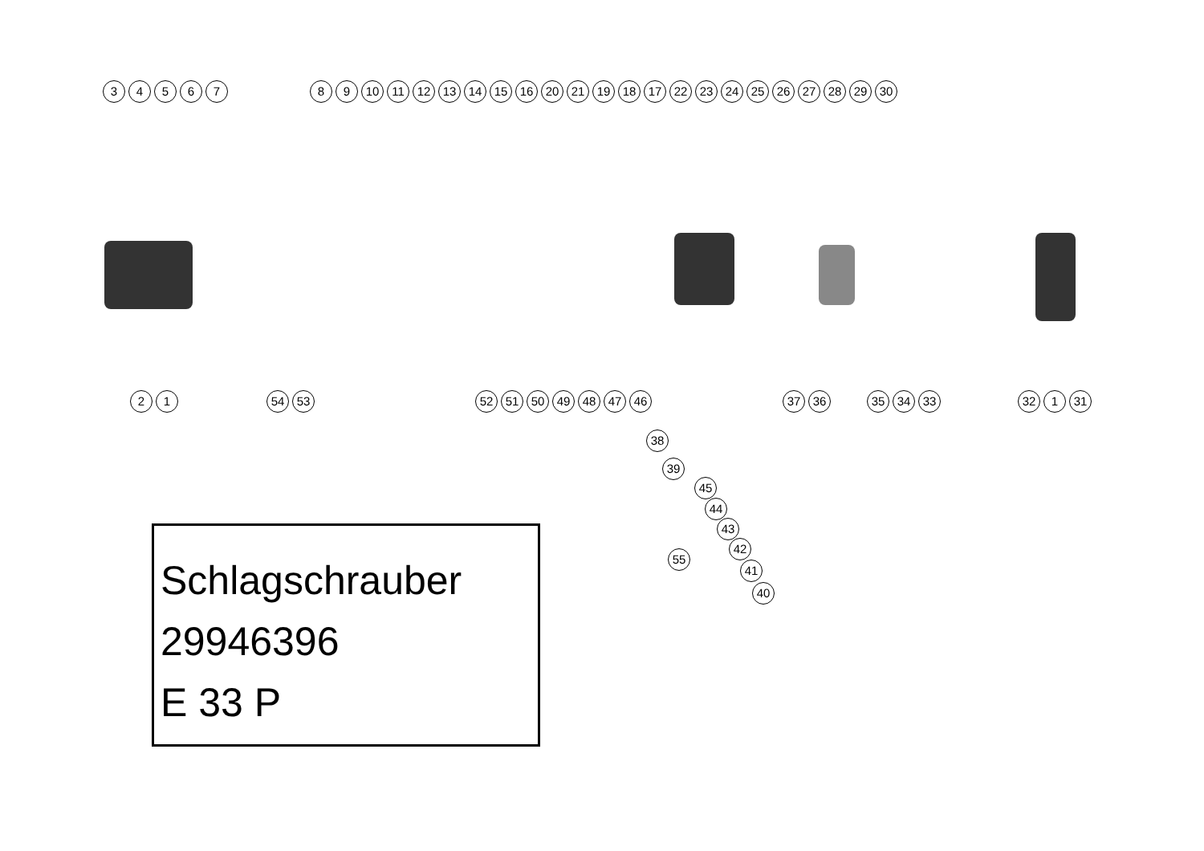34567
89 10 11 12 13 14 15 16 20 21 19 18 17 22 23 24 25 26 27 28 29 30
21 54 53 52 51 50 49 48 47 46 37 36 35 34 33 32 1 31
38
39
45
44
43
42
55
41
40
Schlagschrauber
29946396
E 33 P